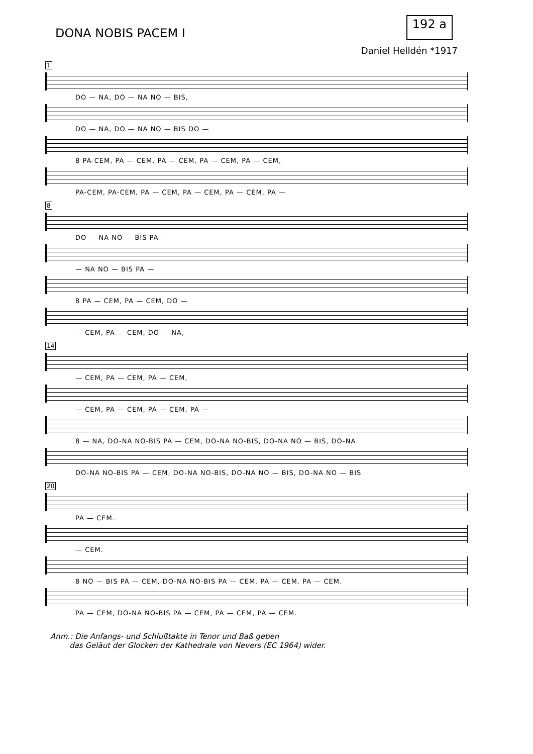DONA NOBIS PACEM I
192 a
Daniel Helldén *1917
1
DO — NA, DO — NA NO — BIS,
DO — NA, DO — NA NO — BIS DO —
8 PA-CEM, PA — CEM, PA — CEM, PA — CEM, PA — CEM,
PA-CEM, PA-CEM, PA — CEM, PA — CEM, PA — CEM, PA —
8
DO — NA NO — BIS PA —
— NA NO — BIS PA —
8 PA — CEM, PA — CEM, DO —
— CEM, PA — CEM, DO — NA,
14
— CEM, PA — CEM, PA — CEM,
— CEM, PA — CEM, PA — CEM, PA —
8 — NA, DO-NA NO-BIS PA — CEM, DO-NA NO-BIS, DO-NA NO — BIS, DO-NA
DO-NA NO-BIS PA — CEM, DO-NA NO-BIS, DO-NA NO — BIS, DO-NA NO — BIS
20
PA — CEM.
— CEM.
8 NO — BIS PA — CEM, DO-NA NO-BIS PA — CEM. PA — CEM. PA — CEM.
PA — CEM, DO-NA NO-BIS PA — CEM, PA — CEM, PA — CEM.
Anm.: Die Anfangs- und Schlußtakte in Tenor und Baß geben
das Geläut der Glocken der Kathedrale von Nevers (EC 1964) wider.